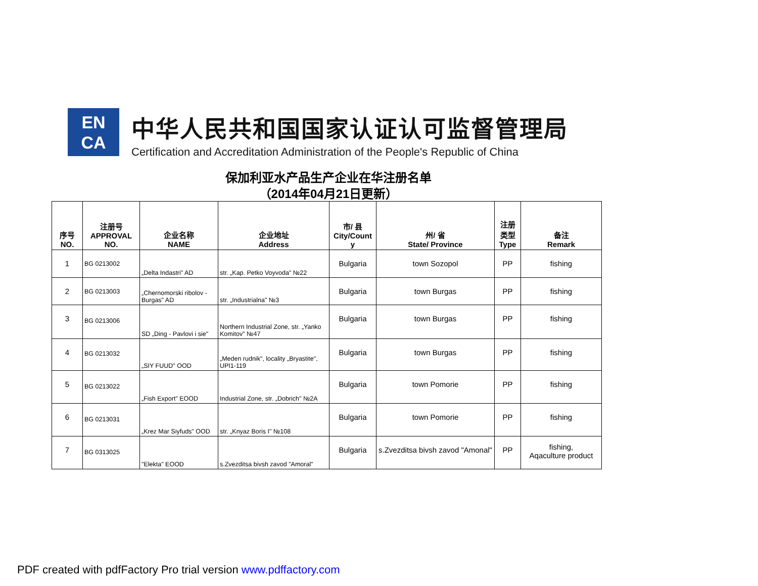EN
CA
中华人民共和国国家认证认可监督管理局
Certification and Accreditation Administration of the People's Republic of China
保加利亚水产品生产企业在华注册名单
（2014年04月21日更新）
| 序号 NO. | 注册号 APPROVAL NO. | 企业名称 NAME | 企业地址 Address | 市/ 县 City/Count y | 州/ 省 State/ Province | 注册 类型 Type | 备注 Remark |
| --- | --- | --- | --- | --- | --- | --- | --- |
| 1 | BG 0213002 | „Delta Indastri" AD | str. „Kap. Petko Voyvoda" №22 | Bulgaria | town Sozopol | PP | fishing |
| 2 | BG 0213003 | „Chernomorski ribolov - Burgas" AD | str. „Industrialna" №3 | Bulgaria | town Burgas | PP | fishing |
| 3 | BG 0213006 | SD „Ding - Pavlovi i sie" | Northern Industrial Zone, str. „Yanko Komitov" №47 | Bulgaria | town Burgas | PP | fishing |
| 4 | BG 0213032 | „SIY FUUD" OOD | „Meden rudnik", locality „Bryastite", UPI1-119 | Bulgaria | town Burgas | PP | fishing |
| 5 | BG 0213022 | „Fish Export" EOOD | Industrial Zone, str. „Dobrich" №2A | Bulgaria | town Pomorie | PP | fishing |
| 6 | BG 0213031 | „Krez Mar Siyfuds" OOD | str. „Knyaz Boris I" №108 | Bulgaria | town Pomorie | PP | fishing |
| 7 | BG 0313025 | "Elekta" EOOD | s.Zvezditsa bivsh zavod "Amoral" | Bulgaria | s.Zvezditsa bivsh zavod "Amonal" | PP | fishing, Aqaculture product |
PDF created with pdfFactory Pro trial version www.pdffactory.com